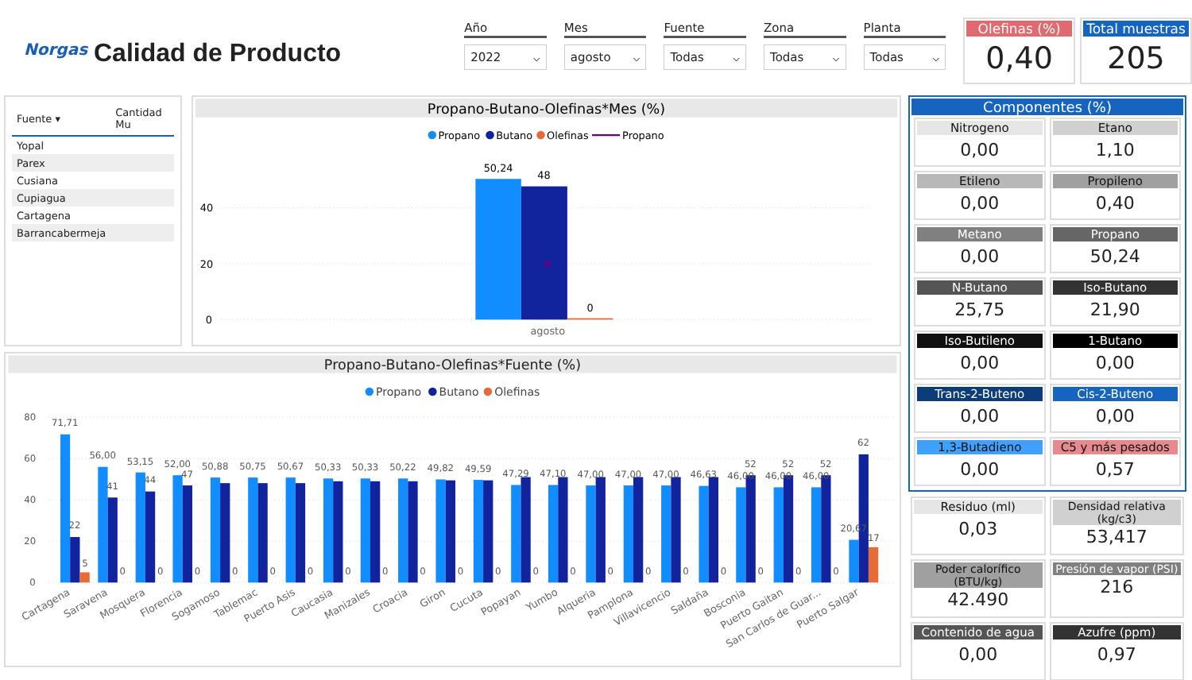Norgas
Calidad de Producto
Año
2022 ⌵
Mes
agosto ⌵
Fuente
Todas ⌵
Zona
Todas ⌵
Planta
Todas ⌵
Olefinas (%)
0,40
Total muestras
205
| Fuente ▾ | Cantidad Mu |
| --- | --- |
| Yopal | |
| Parex | |
| Cusiana | |
| Cupiagua | |
| Cartagena | |
| Barrancabermeja | |
Propano-Butano-Olefinas*Mes (%)
Propano
Butano
Olefinas
Propano
40
20
0
50,24
48
0
agosto
Propano-Butano-Olefinas*Fuente (%)
Propano
Butano
Olefinas
80
60
40
20
0
71,71
56,00
53,15
52,00
50,88
50,75
50,67
50,33
50,33
50,22
49,82
49,59
47,29
47,10
47,00
47,00
47,00
46,63
46,00
46,00
46,00
20,67
22
41
44
47
52
52
52
62
5
17
0
0
0
0
0
0
0
0
0
0
0
0
0
0
0
0
0
0
0
0
Cartagena
Saravena
Mosquera
Florencia
Sogamoso
Tablemac
Puerto Asis
Caucasia
Manizales
Croacia
Giron
Cucuta
Popayan
Yumbo
Alqueria
Pamplona
Villavicencio
Saldaña
Bosconia
Puerto Gaitan
San Carlos de Guar...
Puerto Salgar
Componentes (%)
Nitrogeno
0,00
Etano
1,10
Etileno
0,00
Propileno
0,40
Metano
0,00
Propano
50,24
N-Butano
25,75
Iso-Butano
21,90
Iso-Butileno
0,00
1-Butano
0,00
Trans-2-Buteno
0,00
Cis-2-Buteno
0,00
1,3-Butadieno
0,00
C5 y más pesados
0,57
Residuo (ml)
0,03
Densidad relativa (kg/c3)
53,417
Poder calorífico (BTU/kg)
42.490
Presión de vapor (PSI)
216
Contenido de agua
0,00
Azufre (ppm)
0,97